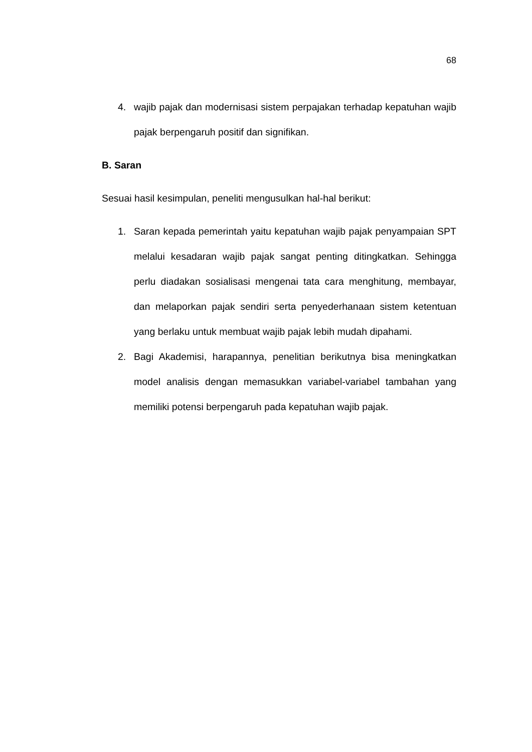68
4. wajib pajak dan modernisasi sistem perpajakan terhadap kepatuhan wajib pajak berpengaruh positif dan signifikan.
B. Saran
Sesuai hasil kesimpulan, peneliti mengusulkan hal-hal berikut:
1. Saran kepada pemerintah yaitu kepatuhan wajib pajak penyampaian SPT melalui kesadaran wajib pajak sangat penting ditingkatkan. Sehingga perlu diadakan sosialisasi mengenai tata cara menghitung, membayar, dan melaporkan pajak sendiri serta penyederhanaan sistem ketentuan yang berlaku untuk membuat wajib pajak lebih mudah dipahami.
2. Bagi Akademisi, harapannya, penelitian berikutnya bisa meningkatkan model analisis dengan memasukkan variabel-variabel tambahan yang memiliki potensi berpengaruh pada kepatuhan wajib pajak.